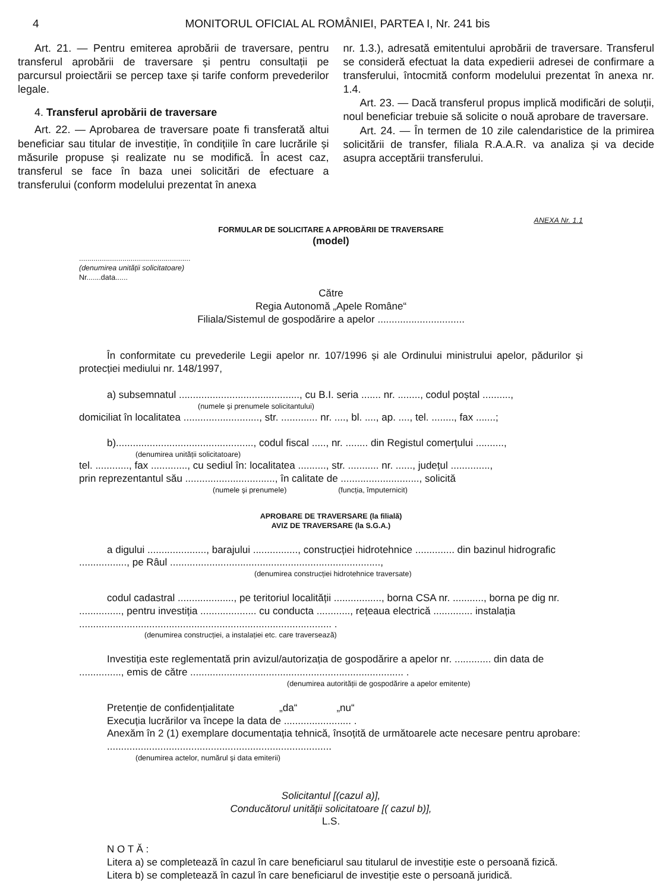4 MONITORUL OFICIAL AL ROMÂNIEI, PARTEA I, Nr. 241 bis
Art. 21. — Pentru emiterea aprobării de traversare, pentru transferul aprobării de traversare și pentru consultații pe parcursul proiectării se percep taxe și tarife conform prevederilor legale.
4. Transferul aprobării de traversare
Art. 22. — Aprobarea de traversare poate fi transferată altui beneficiar sau titular de investiție, în condițiile în care lucrările și măsurile propuse și realizate nu se modifică. În acest caz, transferul se face în baza unei solicitări de efectuare a transferului (conform modelului prezentat în anexa
nr. 1.3.), adresată emitentului aprobării de traversare. Transferul se consideră efectuat la data expedierii adresei de confirmare a transferului, întocmită conform modelului prezentat în anexa nr. 1.4.
Art. 23. — Dacă transferul propus implică modificări de soluții, noul beneficiar trebuie să solicite o nouă aprobare de traversare.
Art. 24. — În termen de 10 zile calendaristice de la primirea solicitării de transfer, filiala R.A.A.R. va analiza și va decide asupra acceptării transferului.
ANEXA Nr. 1.1
FORMULAR DE SOLICITARE A APROBĂRII DE TRAVERSARE
(model)
......................................................
(denumirea unității solicitatoare)
Nr.......data......
Către
Regia Autonomă „Apele Române“
Filiala/Sistemul de gospodărire a apelor ...............................
În conformitate cu prevederile Legii apelor nr. 107/1996 și ale Ordinului ministrului apelor, pădurilor și protecției mediului nr. 148/1997,
a) subsemnatul ..........................................., cu B.I. seria ....... nr. ........, codul poștal ..........,
(numele și prenumele solicitantului)
domiciliat în localitatea ..........................., str. ............. nr. ...., bl. ...., ap. ...., tel. ........, fax .......;
b)................................................., codul fiscal ....., nr. ........ din Registul comerțului ..........,
(denumirea unității solicitatoare)
tel. ............, fax ............., cu sediul în: localitatea .........., str. ........... nr. ......, județul ..............,
prin reprezentantul său ................................, în calitate de ............................, solicită
(numele și prenumele) (funcția, împuternicit)
APROBARE DE TRAVERSARE (la filială)
AVIZ DE TRAVERSARE (la S.G.A.)
a digului ....................., barajului ................, construcției hidrotehnice .............. din bazinul hidrografic ................., pe Râul ...........................................................................,
(denumirea construcției hidrotehnice traversate)
codul cadastral ...................., pe teritoriul localității ................., borna CSA nr. ..........., borna pe dig nr. ..............., pentru investiția .................... cu conducta ............, rețeaua electrică .............. instalația .......................................................................................... .
(denumirea construcției, a instalației etc. care traversează)
Investiția este reglementată prin avizul/autorizația de gospodărire a apelor nr. ............. din data de ..............., emis de către ............................................................................ .
(denumirea autorității de gospodărire a apelor emitente)
Pretenție de confidențialitate „da“ „nu“
Execuția lucrărilor va începe la data de ........................ .
Anexăm în 2 (1) exemplare documentația tehnică, însoțită de următoarele acte necesare pentru aprobare:
................................................................................
(denumirea actelor, numărul și data emiterii)
Solicitantul [(cazul a)],
Conducătorul unității solicitatoare [( cazul b)],
L.S.
N O T Ă :
Litera a) se completează în cazul în care beneficiarul sau titularul de investiție este o persoană fizică.
Litera b) se completează în cazul în care beneficiarul de investiție este o persoană juridică.